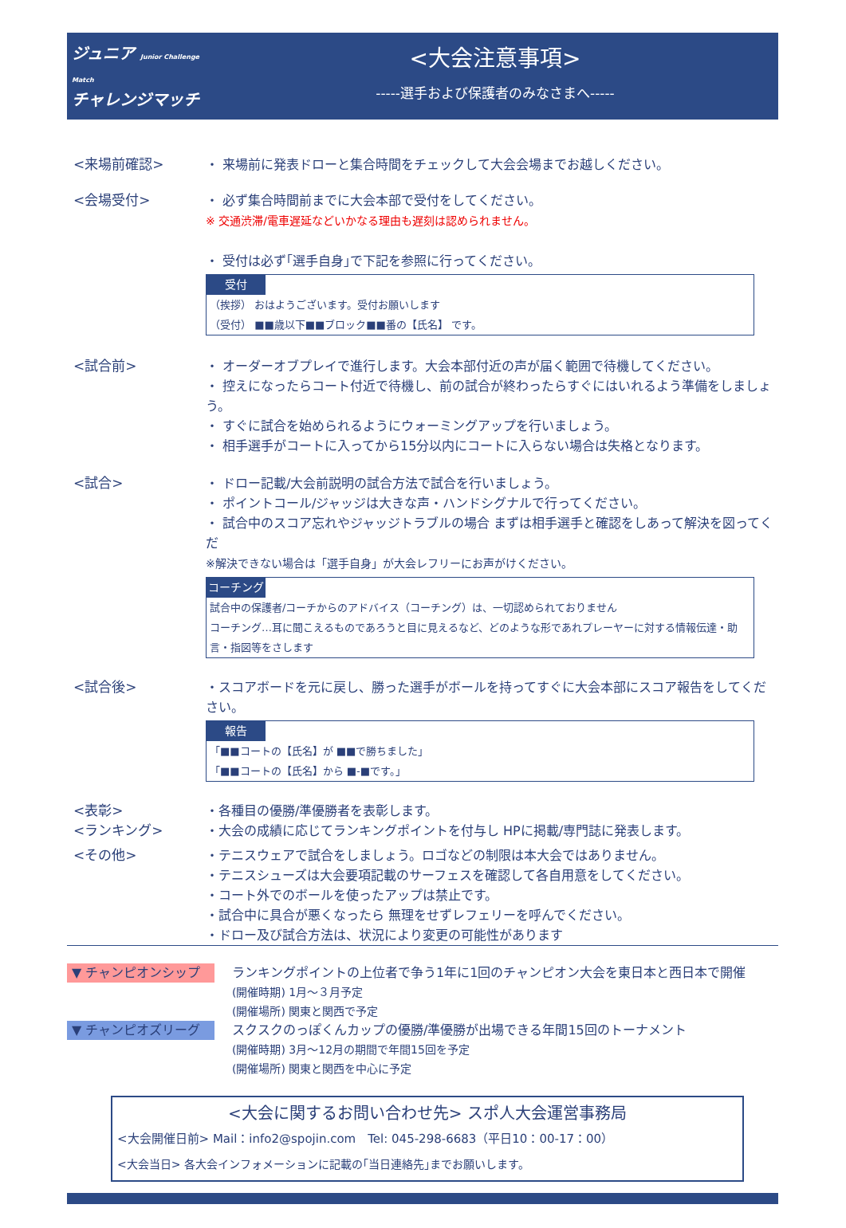ジュニア Junior Challenge Match
チャレンジマッチ
<大会注意事項>
-----選手および保護者のみなさまへ-----
<来場前確認> ・ 来場前に発表ドローと集合時間をチェックして大会会場までお越しください。
<会場受付> ・ 必ず集合時間前までに大会本部で受付をしてください。
※ 交通渋滞/電車遅延などいかなる理由も遅刻は認められません。
・ 受付は必ず｢選手自身｣で下記を参照に行ってください。
受付
（挨拶） おはようございます。受付お願いします
（受付） ■■歳以下■■ブロック■■番の【氏名】 です。
<試合前> ・ オーダーオブプレイで進行します。大会本部付近の声が届く範囲で待機してください。
・ 控えになったらコート付近で待機し、前の試合が終わったらすぐにはいれるよう準備をしましょう。
・ すぐに試合を始められるようにウォーミングアップを行いましょう。
・ 相手選手がコートに入ってから15分以内にコートに入らない場合は失格となります。
<試合> ・ ドロー記載/大会前説明の試合方法で試合を行いましょう。
・ ポイントコール/ジャッジは大きな声・ハンドシグナルで行ってください。
・ 試合中のスコア忘れやジャッジトラブルの場合 まずは相手選手と確認をしあって解決を図ってくだ
※解決できない場合は「選手自身」が大会レフリーにお声がけください。
コーチング
試合中の保護者/コーチからのアドバイス（コーチング）は、一切認められておりません
コーチング…耳に聞こえるものであろうと目に見えるなど、どのような形であれプレーヤーに対する情報伝達・助言・指図等をさします
<試合後> ・スコアボードを元に戻し、勝った選手がボールを持ってすぐに大会本部にスコア報告をしてください。
報告
「■■コートの【氏名】が ■■で勝ちました」
「■■コートの【氏名】から ■-■です。」
<表彰>
<ランキング>
・各種目の優勝/準優勝者を表彰します。
・大会の成績に応じてランキングポイントを付与し HPに掲載/専門誌に発表します。
<その他> ・テニスウェアで試合をしましょう。ロゴなどの制限は本大会ではありません。
・テニスシューズは大会要項記載のサーフェスを確認して各自用意をしてください。
・コート外でのボールを使ったアップは禁止です。
・試合中に具合が悪くなったら 無理をせずレフェリーを呼んでください。
・ドロー及び試合方法は、状況により変更の可能性があります
▼ チャンピオンシップ
ランキングポイントの上位者で争う1年に1回のチャンピオン大会を東日本と西日本で開催
(開催時期) 1月～３月予定
(開催場所) 関東と関西で予定
▼ チャンピオズリーグ
スクスクのっぽくんカップの優勝/準優勝が出場できる年間15回のトーナメント
(開催時期) 3月～12月の期間で年間15回を予定
(開催場所) 関東と関西を中心に予定
<大会に関するお問い合わせ先> スポ人大会運営事務局
<大会開催日前> Mail：info2@spojin.com　Tel: 045-298-6683（平日10：00-17：00）
<大会当日> 各大会インフォメーションに記載の｢当日連絡先｣までお願いします。